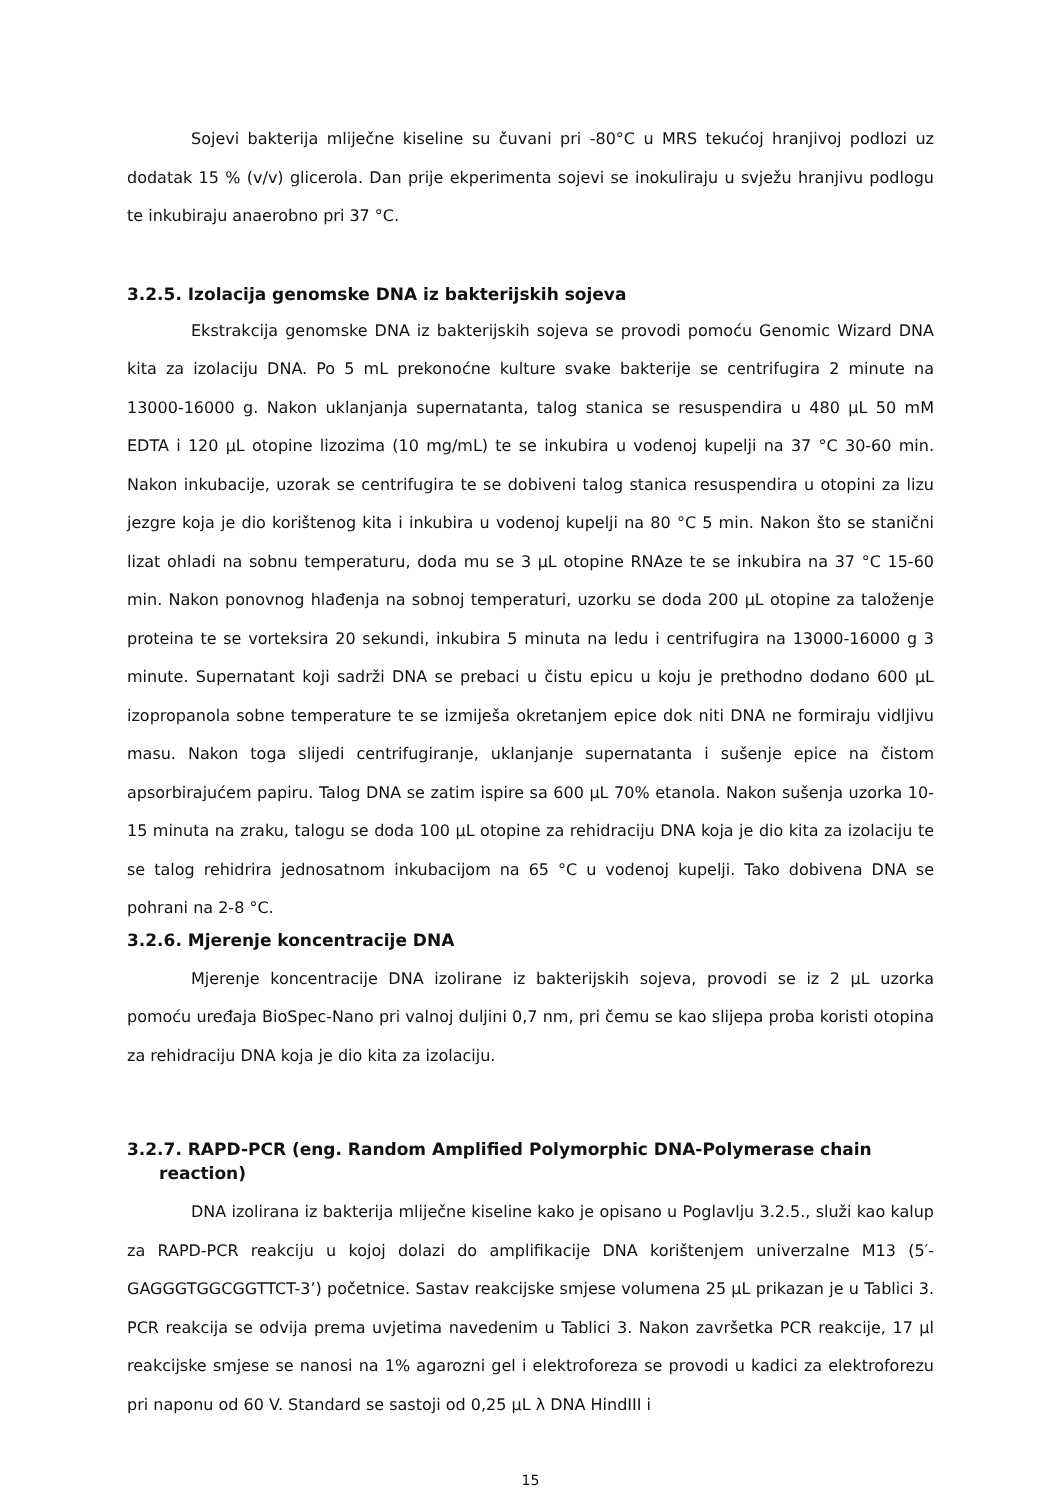Sojevi bakterija mliječne kiseline su čuvani pri -80°C u MRS tekućoj hranjivoj podlozi uz dodatak 15 % (v/v) glicerola. Dan prije ekperimenta sojevi se inokuliraju u svježu hranjivu podlogu te inkubiraju anaerobno pri 37 °C.
3.2.5. Izolacija genomske DNA iz bakterijskih sojeva
Ekstrakcija genomske DNA iz bakterijskih sojeva se provodi pomoću Genomic Wizard DNA kita za izolaciju DNA. Po 5 mL prekonoćne kulture svake bakterije se centrifugira 2 minute na 13000-16000 g. Nakon uklanjanja supernatanta, talog stanica se resuspendira u 480 µL 50 mM EDTA i 120 µL otopine lizozima (10 mg/mL) te se inkubira u vodenoj kupelji na 37 °C 30-60 min. Nakon inkubacije, uzorak se centrifugira te se dobiveni talog stanica resuspendira u otopini za lizu jezgre koja je dio korištenog kita i inkubira u vodenoj kupelji na 80 °C 5 min. Nakon što se stanični lizat ohladi na sobnu temperaturu, doda mu se 3 µL otopine RNAze te se inkubira na 37 °C 15-60 min. Nakon ponovnog hlađenja na sobnoj temperaturi, uzorku se doda 200 µL otopine za taloženje proteina te se vorteksira 20 sekundi, inkubira 5 minuta na ledu i centrifugira na 13000-16000 g 3 minute. Supernatant koji sadrži DNA se prebaci u čistu epicu u koju je prethodno dodano 600 µL izopropanola sobne temperature te se izmiješa okretanjem epice dok niti DNA ne formiraju vidljivu masu. Nakon toga slijedi centrifugiranje, uklanjanje supernatanta i sušenje epice na čistom apsorbirajućem papiru. Talog DNA se zatim ispire sa 600 µL 70% etanola. Nakon sušenja uzorka 10-15 minuta na zraku, talogu se doda 100 µL otopine za rehidraciju DNA koja je dio kita za izolaciju te se talog rehidrira jednosatnom inkubacijom na 65 °C u vodenoj kupelji. Tako dobivena DNA se pohrani na 2-8 °C.
3.2.6. Mjerenje koncentracije DNA
Mjerenje koncentracije DNA izolirane iz bakterijskih sojeva, provodi se iz 2 µL uzorka pomoću uređaja BioSpec-Nano pri valnoj duljini 0,7 nm, pri čemu se kao slijepa proba koristi otopina za rehidraciju DNA koja je dio kita za izolaciju.
3.2.7. RAPD-PCR (eng. Random Amplified Polymorphic DNA-Polymerase chain reaction)
DNA izolirana iz bakterija mliječne kiseline kako je opisano u Poglavlju 3.2.5., služi kao kalup za RAPD-PCR reakciju u kojoj dolazi do amplifikacije DNA korištenjem univerzalne M13 (5′-GAGGGTGGCGGTTCT-3’) početnice. Sastav reakcijske smjese volumena 25 µL prikazan je u Tablici 3. PCR reakcija se odvija prema uvjetima navedenim u Tablici 3. Nakon završetka PCR reakcije, 17 µl reakcijske smjese se nanosi na 1% agarozni gel i elektroforeza se provodi u kadici za elektroforezu pri naponu od 60 V. Standard se sastoji od 0,25 µL λ DNA HindIII i
15